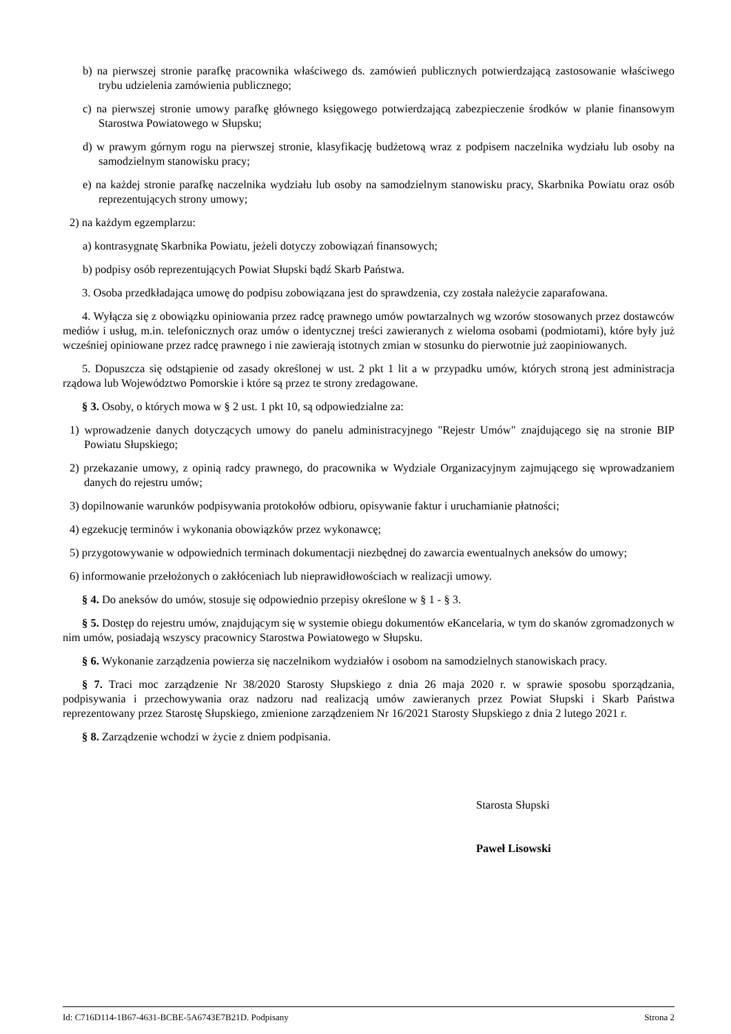b) na pierwszej stronie parafkę pracownika właściwego ds. zamówień publicznych potwierdzającą zastosowanie właściwego trybu udzielenia zamówienia publicznego;
c) na pierwszej stronie umowy parafkę głównego księgowego potwierdzającą zabezpieczenie środków w planie finansowym Starostwa Powiatowego w Słupsku;
d) w prawym górnym rogu na pierwszej stronie, klasyfikację budżetową wraz z podpisem naczelnika wydziału lub osoby na samodzielnym stanowisku pracy;
e) na każdej stronie parafkę naczelnika wydziału lub osoby na samodzielnym stanowisku pracy, Skarbnika Powiatu oraz osób reprezentujących strony umowy;
2) na każdym egzemplarzu:
a) kontrasygnatę Skarbnika Powiatu, jeżeli dotyczy zobowiązań finansowych;
b) podpisy osób reprezentujących Powiat Słupski bądź Skarb Państwa.
3. Osoba przedkładająca umowę do podpisu zobowiązana jest do sprawdzenia, czy została należycie zaparafowana.
4. Wyłącza się z obowiązku opiniowania przez radcę prawnego umów powtarzalnych wg wzorów stosowanych przez dostawców mediów i usług, m.in. telefonicznych oraz umów o identycznej treści zawieranych z wieloma osobami (podmiotami), które były już wcześniej opiniowane przez radcę prawnego i nie zawierają istotnych zmian w stosunku do pierwotnie już zaopiniowanych.
5. Dopuszcza się odstąpienie od zasady określonej w ust. 2 pkt 1 lit a w przypadku umów, których stroną jest administracja rządowa lub Województwo Pomorskie i które są przez te strony zredagowane.
§ 3. Osoby, o których mowa w § 2 ust. 1 pkt 10, są odpowiedzialne za:
1) wprowadzenie danych dotyczących umowy do panelu administracyjnego "Rejestr Umów" znajdującego się na stronie BIP Powiatu Słupskiego;
2) przekazanie umowy, z opinią radcy prawnego, do pracownika w Wydziale Organizacyjnym zajmującego się wprowadzaniem danych do rejestru umów;
3) dopilnowanie warunków podpisywania protokołów odbioru, opisywanie faktur i uruchamianie płatności;
4) egzekucję terminów i wykonania obowiązków przez wykonawcę;
5) przygotowywanie w odpowiednich terminach dokumentacji niezbędnej do zawarcia ewentualnych aneksów do umowy;
6) informowanie przełożonych o zakłóceniach lub nieprawidłowościach w realizacji umowy.
§ 4. Do aneksów do umów, stosuje się odpowiednio przepisy określone w § 1 - § 3.
§ 5. Dostęp do rejestru umów, znajdującym się w systemie obiegu dokumentów eKancelaria, w tym do skanów zgromadzonych w nim umów, posiadają wszyscy pracownicy Starostwa Powiatowego w Słupsku.
§ 6. Wykonanie zarządzenia powierza się naczelnikom wydziałów i osobom na samodzielnych stanowiskach pracy.
§ 7. Traci moc zarządzenie Nr 38/2020 Starosty Słupskiego z dnia 26 maja 2020 r. w sprawie sposobu sporządzania, podpisywania i przechowywania oraz nadzoru nad realizacją umów zawieranych przez Powiat Słupski i Skarb Państwa reprezentowany przez Starostę Słupskiego, zmienione zarządzeniem Nr 16/2021 Starosty Słupskiego z dnia 2 lutego 2021 r.
§ 8. Zarządzenie wchodzi w życie z dniem podpisania.
Starosta Słupski
Paweł Lisowski
Id: C716D114-1B67-4631-BCBE-5A6743E7B21D. Podpisany Strona 2